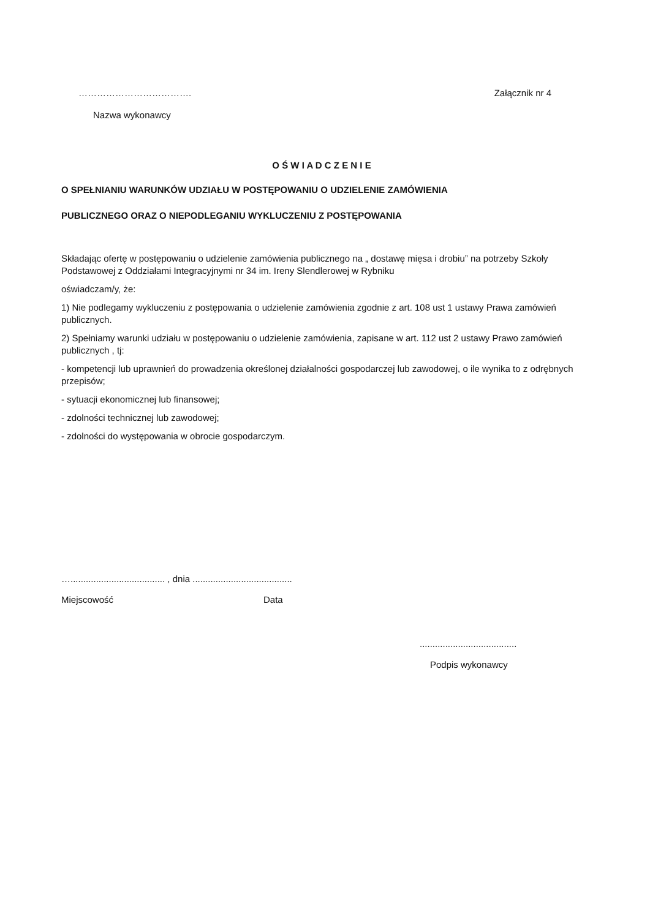………………………………. Załącznik nr 4
Nazwa wykonawcy
O Ś W I A D C Z E N I E
O SPEŁNIANIU WARUNKÓW UDZIAŁU W POSTĘPOWANIU O UDZIELENIE ZAMÓWIENIA
PUBLICZNEGO ORAZ O NIEPODLEGANIU WYKLUCZENIU Z POSTĘPOWANIA
Składając ofertę w postępowaniu o udzielenie zamówienia publicznego na „ dostawę mięsa i drobiu” na potrzeby Szkoły Podstawowej z Oddziałami Integracyjnymi nr 34 im. Ireny Slendlerowej w Rybniku
oświadczam/y, że:
1) Nie podlegamy wykluczeniu z postępowania o udzielenie zamówienia zgodnie z art. 108 ust 1 ustawy Prawa zamówień publicznych.
2) Spełniamy warunki udziału w postępowaniu o udzielenie zamówienia, zapisane w art. 112 ust 2 ustawy Prawo zamówień publicznych , tj:
- kompetencji lub uprawnień do prowadzenia określonej działalności gospodarczej lub zawodowej, o ile wynika to z odrębnych przepisów;
- sytuacji ekonomicznej lub finansowej;
- zdolności technicznej lub zawodowej;
- zdolności do występowania w obrocie gospodarczym.
…..................................... , dnia .......................................
Miejscowość Data
......................................
Podpis wykonawcy